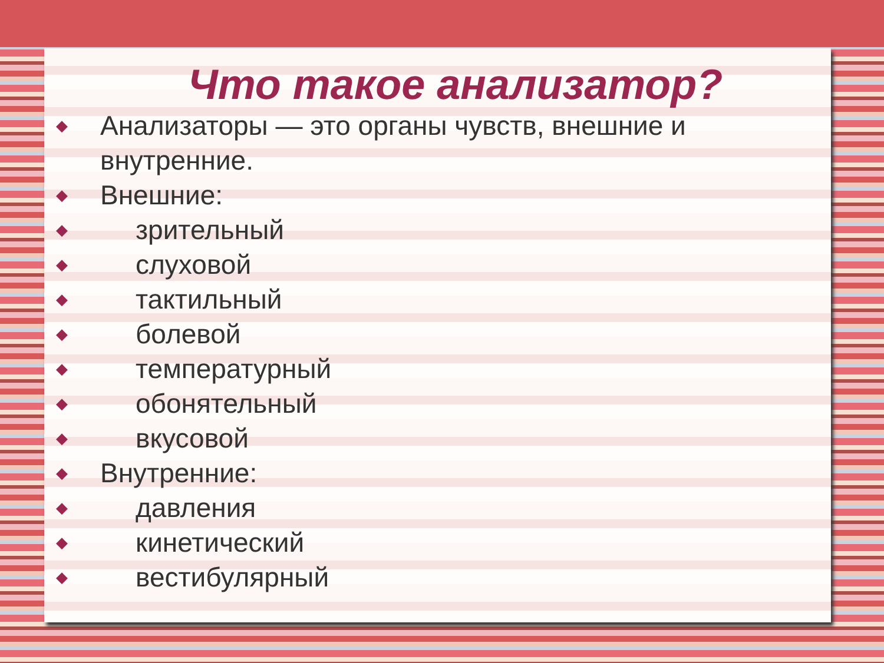Что такое анализатор?
◆ Анализаторы — это органы чувств, внешние и внутренние.
◆ Внешние:
◆ зрительный
◆ слуховой
◆ тактильный
◆ болевой
◆ температурный
◆ обонятельный
◆ вкусовой
◆ Внутренние:
◆ давления
◆ кинетический
◆ вестибулярный